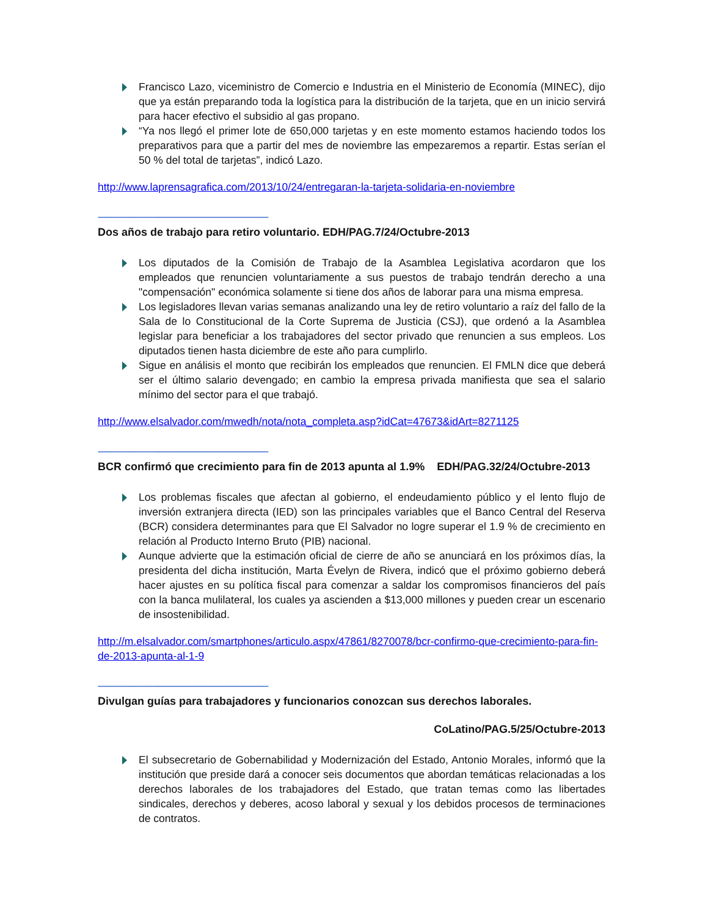Francisco Lazo, viceministro de Comercio e Industria en el Ministerio de Economía (MINEC), dijo que ya están preparando toda la logística para la distribución de la tarjeta, que en un inicio servirá para hacer efectivo el subsidio al gas propano.
“Ya nos llegó el primer lote de 650,000 tarjetas y en este momento estamos haciendo todos los preparativos para que a partir del mes de noviembre las empezaremos a repartir. Estas serían el 50 % del total de tarjetas”, indicó Lazo.
http://www.laprensagrafica.com/2013/10/24/entregaran-la-tarjeta-solidaria-en-noviembre
---------------------------------------------------------------------------------------------
Dos años de trabajo para retiro voluntario. EDH/PAG.7/24/Octubre-2013
Los diputados de la Comisión de Trabajo de la Asamblea Legislativa acordaron que los empleados que renuncien voluntariamente a sus puestos de trabajo tendrán derecho a una "compensación" económica solamente si tiene dos años de laborar para una misma empresa.
Los legisladores llevan varias semanas analizando una ley de retiro voluntario a raíz del fallo de la Sala de lo Constitucional de la Corte Suprema de Justicia (CSJ), que ordenó a la Asamblea legislar para beneficiar a los trabajadores del sector privado que renuncien a sus empleos. Los diputados tienen hasta diciembre de este año para cumplirlo.
Sigue en análisis el monto que recibirán los empleados que renuncien. El FMLN dice que deberá ser el último salario devengado; en cambio la empresa privada manifiesta que sea el salario mínimo del sector para el que trabajó.
http://www.elsalvador.com/mwedh/nota/nota_completa.asp?idCat=47673&idArt=8271125
---------------------------------------------------------------------------------------------
BCR confirmó que crecimiento para fin de 2013 apunta al 1.9% EDH/PAG.32/24/Octubre-2013
Los problemas fiscales que afectan al gobierno, el endeudamiento público y el lento flujo de inversión extranjera directa (IED) son las principales variables que el Banco Central del Reserva (BCR) considera determinantes para que El Salvador no logre superar el 1.9 % de crecimiento en relación al Producto Interno Bruto (PIB) nacional.
Aunque advierte que la estimación oficial de cierre de año se anunciará en los próximos días, la presidenta del dicha institución, Marta Évelyn de Rivera, indicó que el próximo gobierno deberá hacer ajustes en su política fiscal para comenzar a saldar los compromisos financieros del país con la banca mulilateral, los cuales ya ascienden a $13,000 millones y pueden crear un escenario de insostenibilidad.
http://m.elsalvador.com/smartphones/articulo.aspx/47861/8270078/bcr-confirmo-que-crecimiento-para-fin-de-2013-apunta-al-1-9
---------------------------------------------------------------------------------------------
Divulgan guías para trabajadores y funcionarios conozcan sus derechos laborales.
CoLatino/PAG.5/25/Octubre-2013
El subsecretario de Gobernabilidad y Modernización del Estado, Antonio Morales, informó que la institución que preside dará a conocer seis documentos que abordan temáticas relacionadas a los derechos laborales de los trabajadores del Estado, que tratan temas como las libertades sindicales, derechos y deberes, acoso laboral y sexual y los debidos procesos de terminaciones de contratos.